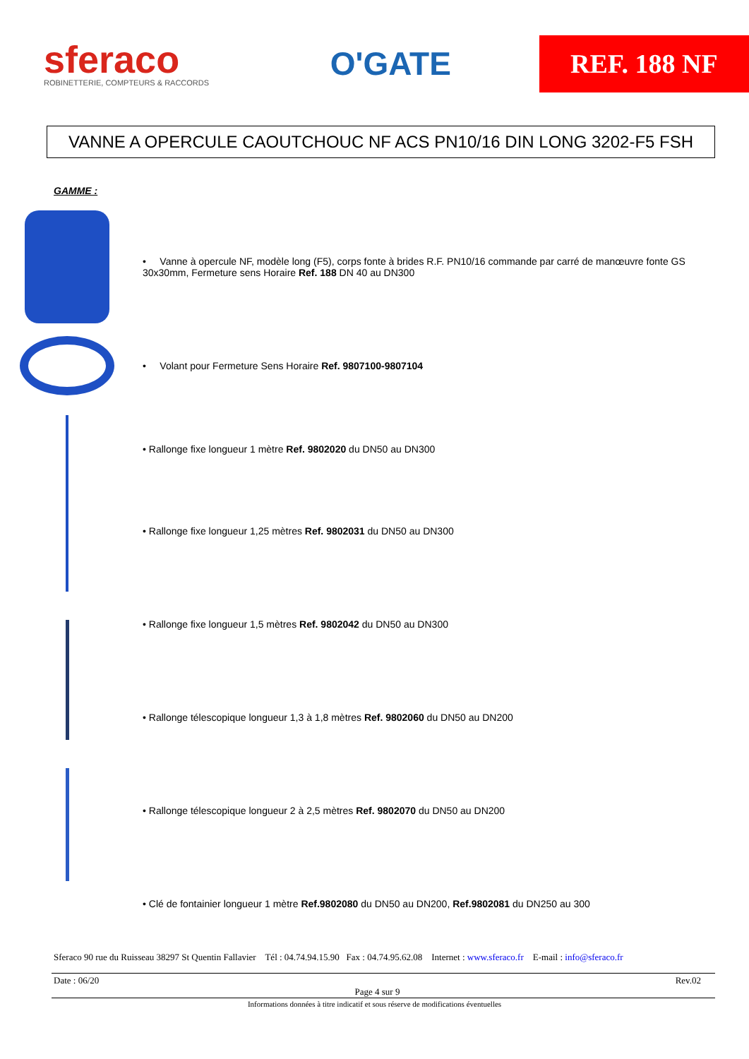sferaco
ROBINETTERIE, COMPTEURS & RACCORDS
O'GATE
REF. 188 NF
VANNE A OPERCULE CAOUTCHOUC NF ACS PN10/16 DIN LONG 3202-F5 FSH
GAMME :
• Vanne à opercule NF, modèle long (F5), corps fonte à brides R.F. PN10/16 commande par carré de manœuvre fonte GS 30x30mm, Fermeture sens Horaire Ref. 188 DN 40 au DN300
• Volant pour Fermeture Sens Horaire Ref. 9807100-9807104
• Rallonge fixe longueur 1 mètre Ref. 9802020 du DN50 au DN300
• Rallonge fixe longueur 1,25 mètres Ref. 9802031 du DN50 au DN300
• Rallonge fixe longueur 1,5 mètres Ref. 9802042 du DN50 au DN300
• Rallonge télescopique longueur 1,3 à 1,8 mètres Ref. 9802060 du DN50 au DN200
• Rallonge télescopique longueur 2 à 2,5 mètres Ref. 9802070 du DN50 au DN200
• Clé de fontainier longueur 1 mètre Ref.9802080 du DN50 au DN200, Ref.9802081 du DN250 au 300
Sferaco 90 rue du Ruisseau 38297 St Quentin Fallavier Tél : 04.74.94.15.90 Fax : 04.74.95.62.08 Internet : www.sferaco.fr E-mail : info@sferaco.fr
Date : 06/20 Rev.02
Page 4 sur 9
Informations données à titre indicatif et sous réserve de modifications éventuelles